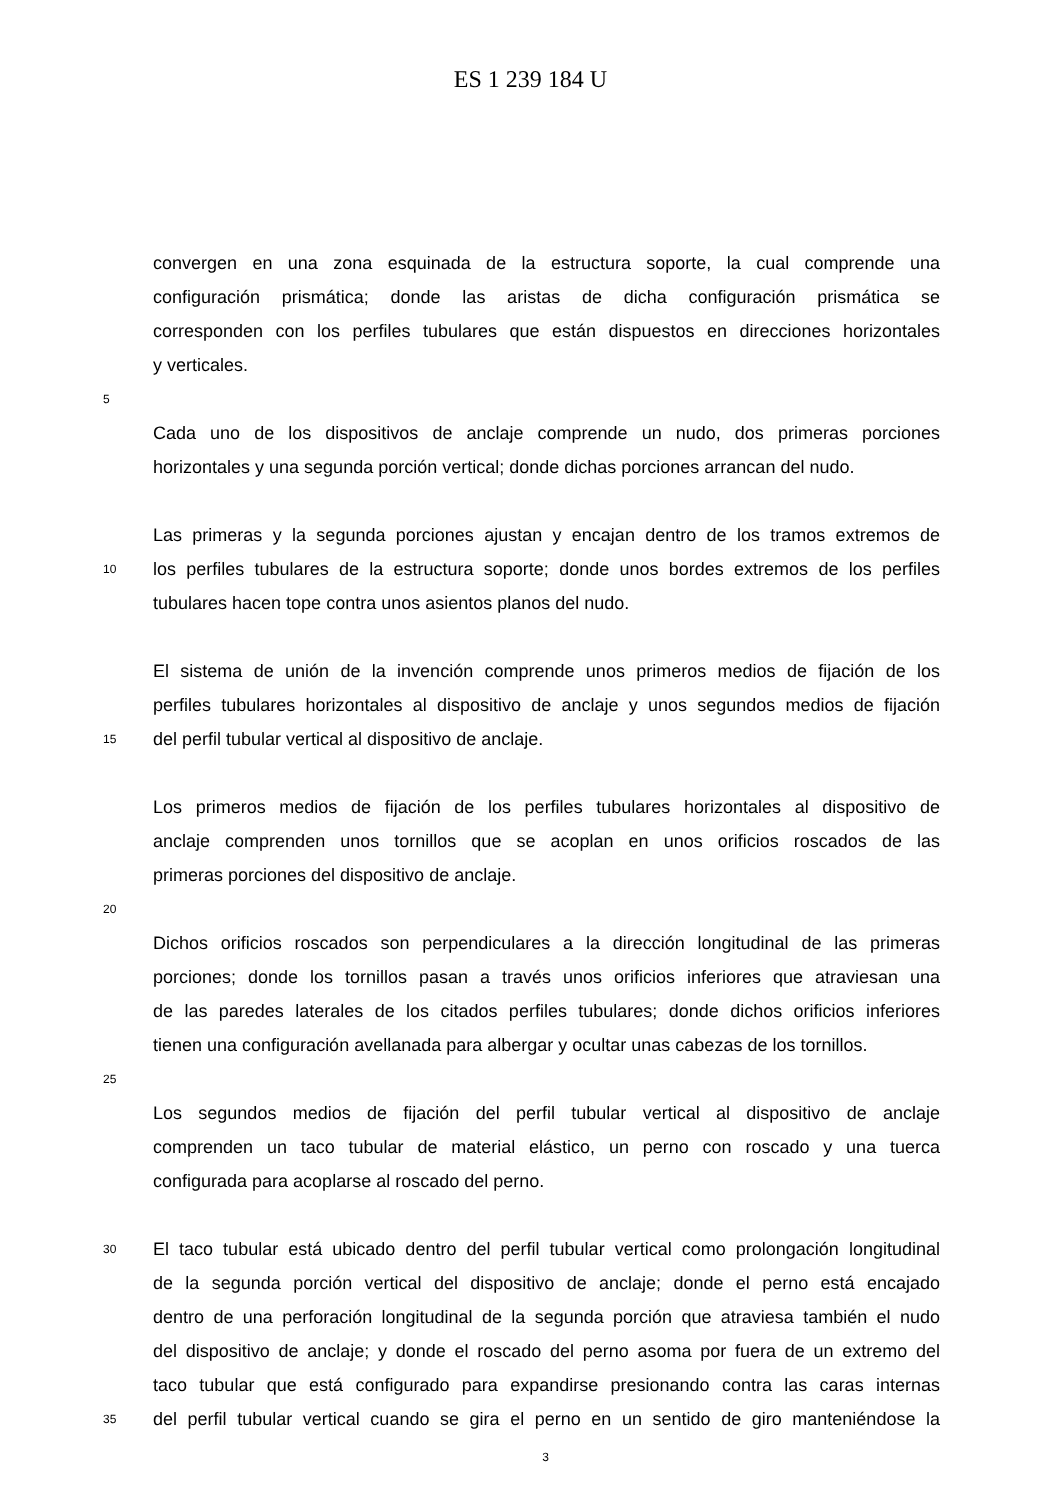ES 1 239 184 U
convergen en una zona esquinada de la estructura soporte, la cual comprende una
configuración prismática; donde las aristas de dicha configuración prismática se
corresponden con los perfiles tubulares que están dispuestos en direcciones horizontales
y verticales.
5
Cada uno de los dispositivos de anclaje comprende un nudo, dos primeras porciones
horizontales y una segunda porción vertical; donde dichas porciones arrancan del nudo.
Las primeras y la segunda porciones ajustan y encajan dentro de los tramos extremos de
10 los perfiles tubulares de la estructura soporte; donde unos bordes extremos de los perfiles
tubulares hacen tope contra unos asientos planos del nudo.
El sistema de unión de la invención comprende unos primeros medios de fijación de los
perfiles tubulares horizontales al dispositivo de anclaje y unos segundos medios de fijación
15 del perfil tubular vertical al dispositivo de anclaje.
Los primeros medios de fijación de los perfiles tubulares horizontales al dispositivo de
anclaje comprenden unos tornillos que se acoplan en unos orificios roscados de las
primeras porciones del dispositivo de anclaje.
20
Dichos orificios roscados son perpendiculares a la dirección longitudinal de las primeras
porciones; donde los tornillos pasan a través unos orificios inferiores que atraviesan una
de las paredes laterales de los citados perfiles tubulares; donde dichos orificios inferiores
tienen una configuración avellanada para albergar y ocultar unas cabezas de los tornillos.
25
Los segundos medios de fijación del perfil tubular vertical al dispositivo de anclaje
comprenden un taco tubular de material elástico, un perno con roscado y una tuerca
configurada para acoplarse al roscado del perno.
30 El taco tubular está ubicado dentro del perfil tubular vertical como prolongación longitudinal
de la segunda porción vertical del dispositivo de anclaje; donde el perno está encajado
dentro de una perforación longitudinal de la segunda porción que atraviesa también el nudo
del dispositivo de anclaje; y donde el roscado del perno asoma por fuera de un extremo del
taco tubular que está configurado para expandirse presionando contra las caras internas
35 del perfil tubular vertical cuando se gira el perno en un sentido de giro manteniéndose la
3